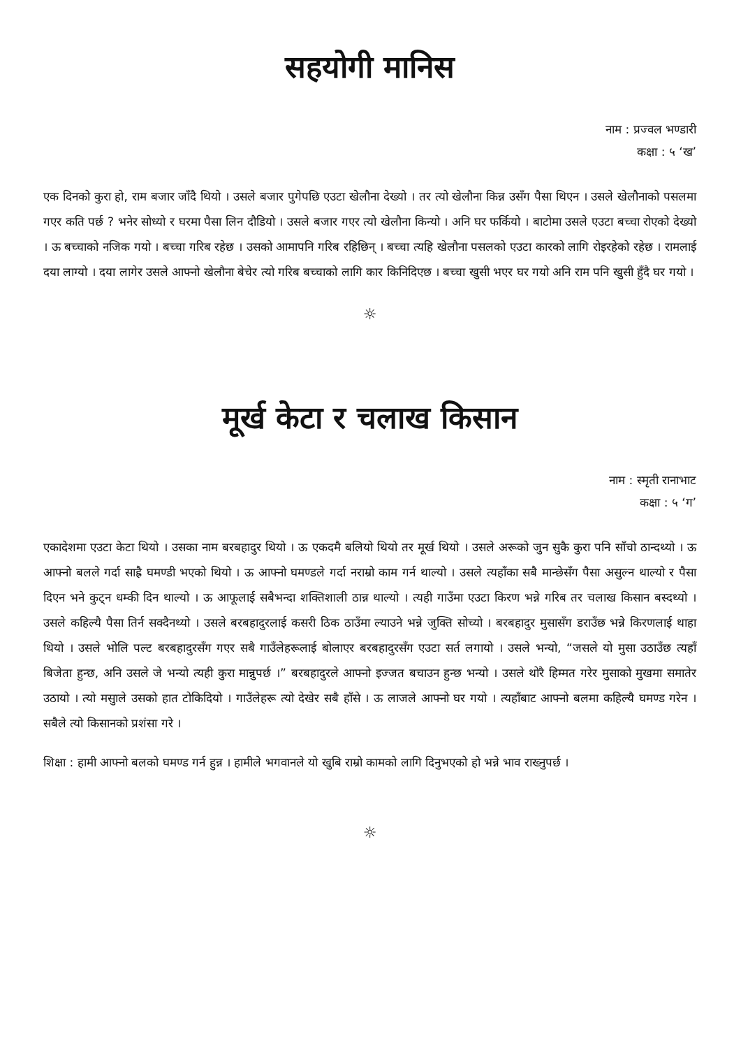सहयोगी मानिस
नाम : प्रज्वल भण्डारी
कक्षा : ५ ‘ख’
एक दिनको कुरा हो, राम बजार जाँदै थियो । उसले बजार पुगेपछि एउटा खेलौना देख्यो । तर त्यो खेलौना किन्न उसँग पैसा थिएन । उसले खेलौनाको पसलमा गएर कति पर्छ ? भनेर सोध्यो र घरमा पैसा लिन दौडियो । उसले बजार गएर त्यो खेलौना किन्यो । अनि घर फर्कियो । बाटोमा उसले एउटा बच्चा रोएको देख्यो । ऊ बच्चाको नजिक गयो । बच्चा गरिब रहेछ । उसको आमापनि गरिब रहिछिन् । बच्चा त्यहि खेलौना पसलको एउटा कारको लागि रोइरहेको रहेछ । रामलाई दया लाग्यो । दया लागेर उसले आफ्नो खेलौना बेचेर त्यो गरिब बच्चाको लागि कार किनिदिएछ । बच्चा खुसी भएर घर गयो अनि राम पनि खुसी हुँदै घर गयो ।
☼
मूर्ख केटा र चलाख किसान
नाम : स्मृती रानाभाट
कक्षा : ५ ‘ग’
एकादेशमा एउटा केटा थियो । उसका नाम बरबहादुर थियो । ऊ एकदमै बलियो थियो तर मूर्ख थियो । उसले अरूको जुन सुकै कुरा पनि साँचो ठान्दथ्यो । ऊ आफ्नो बलले गर्दा साह्रै घमण्डी भएको थियो । ऊ आफ्नो घमण्डले गर्दा नराम्रो काम गर्न थाल्यो । उसले त्यहाँका सबै मान्छेसँग पैसा असुल्न थाल्यो र पैसा दिएन भने कुट्न धम्की दिन थाल्यो । ऊ आफूलाई सबैभन्दा शक्तिशाली ठान्न थाल्यो । त्यही गाउँमा एउटा किरण भन्ने गरिब तर चलाख किसान बस्दथ्यो । उसले कहिल्यै पैसा तिर्न सक्दैनथ्यो । उसले बरबहादुरलाई कसरी ठिक ठाउँमा ल्याउने भन्ने जुक्ति सोच्यो । बरबहादुर मुसासँग डराउँछ भन्ने किरणलाई थाहा थियो । उसले भोलि पल्ट बरबहादुरसँग गएर सबै गाउँलेहरूलाई बोलाएर बरबहादुरसँग एउटा सर्त लगायो । उसले भन्यो, “जसले यो मुसा उठाउँछ त्यहाँ बिजेता हुन्छ, अनि उसले जे भन्यो त्यही कुरा मान्नुपर्छ ।” बरबहादुरले आफ्नो इज्जत बचाउन हुन्छ भन्यो । उसले थोरै हिम्मत गरेर मुसाको मुखमा समातेर उठायो । त्यो मसुाले उसको हात टोकिदियो । गाउँलेहरू त्यो देखेर सबै हाँसे । ऊ लाजले आफ्नो घर गयो । त्यहाँबाट आफ्नो बलमा कहिल्यै घमण्ड गरेन । सबैले त्यो किसानको प्रशंसा गरे ।
शिक्षा : हामी आफ्नो बलको घमण्ड गर्न हुन्न । हामीले भगवानले यो खुबि राम्रो कामको लागि दिनुभएको हो भन्ने भाव राख्नुपर्छ ।
☼